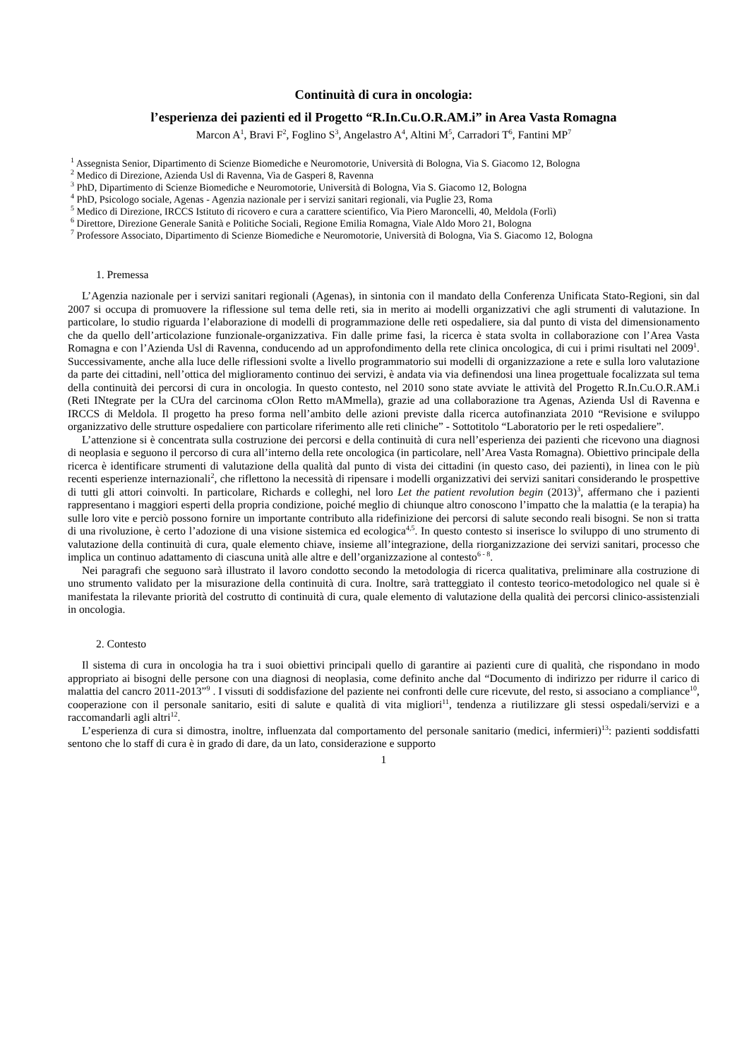Continuità di cura in oncologia:
l’esperienza dei pazienti ed il Progetto “R.In.Cu.O.R.AM.i” in Area Vasta Romagna
Marcon A<sup>1</sup>, Bravi F<sup>2</sup>, Foglino S<sup>3</sup>, Angelastro A<sup>4</sup>, Altini M<sup>5</sup>, Carradori T<sup>6</sup>, Fantini MP<sup>7</sup>
<sup>1</sup> Assegnista Senior, Dipartimento di Scienze Biomediche e Neuromotorie, Università di Bologna, Via S. Giacomo 12, Bologna
<sup>2</sup> Medico di Direzione, Azienda Usl di Ravenna, Via de Gasperi 8, Ravenna
<sup>3</sup> PhD, Dipartimento di Scienze Biomediche e Neuromotorie, Università di Bologna, Via S. Giacomo 12, Bologna
<sup>4</sup> PhD, Psicologo sociale, Agenas - Agenzia nazionale per i servizi sanitari regionali, via Puglie 23, Roma
<sup>5</sup> Medico di Direzione, IRCCS Istituto di ricovero e cura a carattere scientifico, Via Piero Maroncelli, 40, Meldola (Forlì)
<sup>6</sup> Direttore, Direzione Generale Sanità e Politiche Sociali, Regione Emilia Romagna, Viale Aldo Moro 21, Bologna
<sup>7</sup> Professore Associato, Dipartimento di Scienze Biomediche e Neuromotorie, Università di Bologna, Via S. Giacomo 12, Bologna
1. Premessa
L’Agenzia nazionale per i servizi sanitari regionali (Agenas), in sintonia con il mandato della Conferenza Unificata Stato-Regioni, sin dal 2007 si occupa di promuovere la riflessione sul tema delle reti, sia in merito ai modelli organizzativi che agli strumenti di valutazione. In particolare, lo studio riguarda l’elaborazione di modelli di programmazione delle reti ospedaliere, sia dal punto di vista del dimensionamento che da quello dell’articolazione funzionale-organizzativa. Fin dalle prime fasi, la ricerca è stata svolta in collaborazione con l’Area Vasta Romagna e con l’Azienda Usl di Ravenna, conducendo ad un approfondimento della rete clinica oncologica, di cui i primi risultati nel 2009<sup>1</sup>. Successivamente, anche alla luce delle riflessioni svolte a livello programmatorio sui modelli di organizzazione a rete e sulla loro valutazione da parte dei cittadini, nell’ottica del miglioramento continuo dei servizi, è andata via via definendosi una linea progettuale focalizzata sul tema della continuità dei percorsi di cura in oncologia. In questo contesto, nel 2010 sono state avviate le attività del Progetto R.In.Cu.O.R.AM.i (Reti INtegrate per la CUra del carcinoma cOlon Retto mAMmella), grazie ad una collaborazione tra Agenas, Azienda Usl di Ravenna e IRCCS di Meldola. Il progetto ha preso forma nell’ambito delle azioni previste dalla ricerca autofinanziata 2010 “Revisione e sviluppo organizzativo delle strutture ospedaliere con particolare riferimento alle reti cliniche” - Sottotitolo “Laboratorio per le reti ospedaliere”.
L’attenzione si è concentrata sulla costruzione dei percorsi e della continuità di cura nell’esperienza dei pazienti che ricevono una diagnosi di neoplasia e seguono il percorso di cura all’interno della rete oncologica (in particolare, nell’Area Vasta Romagna). Obiettivo principale della ricerca è identificare strumenti di valutazione della qualità dal punto di vista dei cittadini (in questo caso, dei pazienti), in linea con le più recenti esperienze internazionali<sup>2</sup>, che riflettono la necessità di ripensare i modelli organizzativi dei servizi sanitari considerando le prospettive di tutti gli attori coinvolti. In particolare, Richards e colleghi, nel loro Let the patient revolution begin (2013)<sup>3</sup>, affermano che i pazienti rappresentano i maggiori esperti della propria condizione, poiché meglio di chiunque altro conoscono l’impatto che la malattia (e la terapia) ha sulle loro vite e perciò possono fornire un importante contributo alla ridefinizione dei percorsi di salute secondo reali bisogni. Se non si tratta di una rivoluzione, è certo l’adozione di una visione sistemica ed ecologica<sup>4,5</sup>. In questo contesto si inserisce lo sviluppo di uno strumento di valutazione della continuità di cura, quale elemento chiave, insieme all’integrazione, della riorganizzazione dei servizi sanitari, processo che implica un continuo adattamento di ciascuna unità alle altre e dell’organizzazione al contesto<sup>6 - 8</sup>.
Nei paragrafi che seguono sarà illustrato il lavoro condotto secondo la metodologia di ricerca qualitativa, preliminare alla costruzione di uno strumento validato per la misurazione della continuità di cura. Inoltre, sarà tratteggiato il contesto teorico-metodologico nel quale si è manifestata la rilevante priorità del costrutto di continuità di cura, quale elemento di valutazione della qualità dei percorsi clinico-assistenziali in oncologia.
2. Contesto
Il sistema di cura in oncologia ha tra i suoi obiettivi principali quello di garantire ai pazienti cure di qualità, che rispondano in modo appropriato ai bisogni delle persone con una diagnosi di neoplasia, come definito anche dal “Documento di indirizzo per ridurre il carico di malattia del cancro 2011-2013”<sup>9</sup> . I vissuti di soddisfazione del paziente nei confronti delle cure ricevute, del resto, si associano a compliance<sup>10</sup>, cooperazione con il personale sanitario, esiti di salute e qualità di vita migliori<sup>11</sup>, tendenza a riutilizzare gli stessi ospedali/servizi e a raccomandarli agli altri<sup>12</sup>.
L’esperienza di cura si dimostra, inoltre, influenzata dal comportamento del personale sanitario (medici, infermieri)<sup>13</sup>: pazienti soddisfatti sentono che lo staff di cura è in grado di dare, da un lato, considerazione e supporto
1